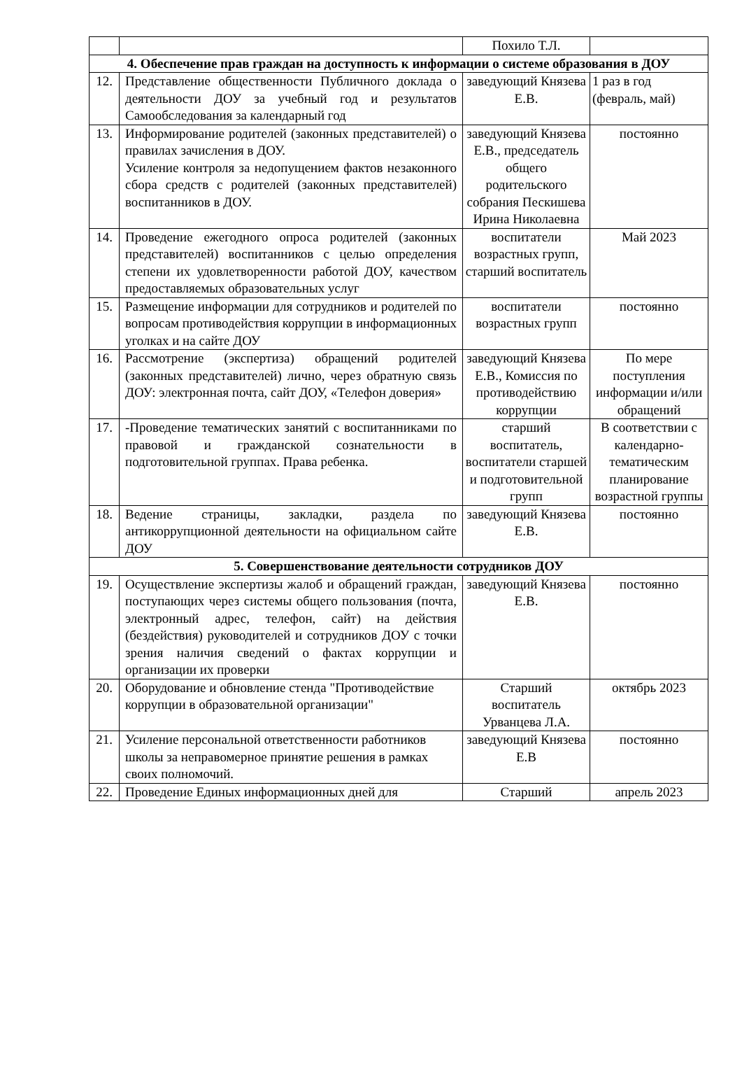| | | Похило Т.Л. | |
| 4. Обеспечение прав граждан на доступность к информации о системе образования в ДОУ | | | |
| 12. | Представление общественности Публичного доклада о деятельности ДОУ за учебный год и результатов Самообследования за календарный год | заведующий Князева Е.В. | 1 раз в год (февраль, май) |
| 13. | Информирование родителей (законных представителей) о правилах зачисления в ДОУ. Усиление контроля за недопущением фактов незаконного сбора средств с родителей (законных представителей) воспитанников в ДОУ. | заведующий Князева Е.В., председатель общего родительского собрания Пескишева Ирина Николаевна | постоянно |
| 14. | Проведение ежегодного опроса родителей (законных представителей) воспитанников с целью определения степени их удовлетворенности работой ДОУ, качеством предоставляемых образовательных услуг | воспитатели возрастных групп, старший воспитатель | Май 2023 |
| 15. | Размещение информации для сотрудников и родителей по вопросам противодействия коррупции в информационных уголках и на сайте ДОУ | воспитатели возрастных групп | постоянно |
| 16. | Рассмотрение (экспертиза) обращений родителей (законных представителей) лично, через обратную связь ДОУ: электронная почта, сайт ДОУ, «Телефон доверия» | заведующий Князева Е.В., Комиссия по противодействию коррупции | По мере поступления информации и/или обращений |
| 17. | -Проведение тематических занятий с воспитанниками по правовой и гражданской сознательности в подготовительной группах. Права ребенка. | старший воспитатель, воспитатели старшей и подготовительной групп | В соответствии с календарно-тематическим планирование возрастной группы |
| 18. | Ведение страницы, закладки, раздела по антикоррупционной деятельности на официальном сайте ДОУ | заведующий Князева Е.В. | постоянно |
| 5. Совершенствование деятельности сотрудников ДОУ | | | |
| 19. | Осуществление экспертизы жалоб и обращений граждан, поступающих через системы общего пользования (почта, электронный адрес, телефон, сайт) на действия (бездействия) руководителей и сотрудников ДОУ с точки зрения наличия сведений о фактах коррупции и организации их проверки | заведующий Князева Е.В. | постоянно |
| 20. | Оборудование и обновление стенда "Противодействие коррупции в образовательной организации" | Старший воспитатель Урванцева Л.А. | октябрь 2023 |
| 21. | Усиление персональной ответственности работников школы за неправомерное принятие решения в рамках своих полномочий. | заведующий Князева Е.В | постоянно |
| 22. | Проведение Единых информационных дней для | Старший | апрель 2023 |